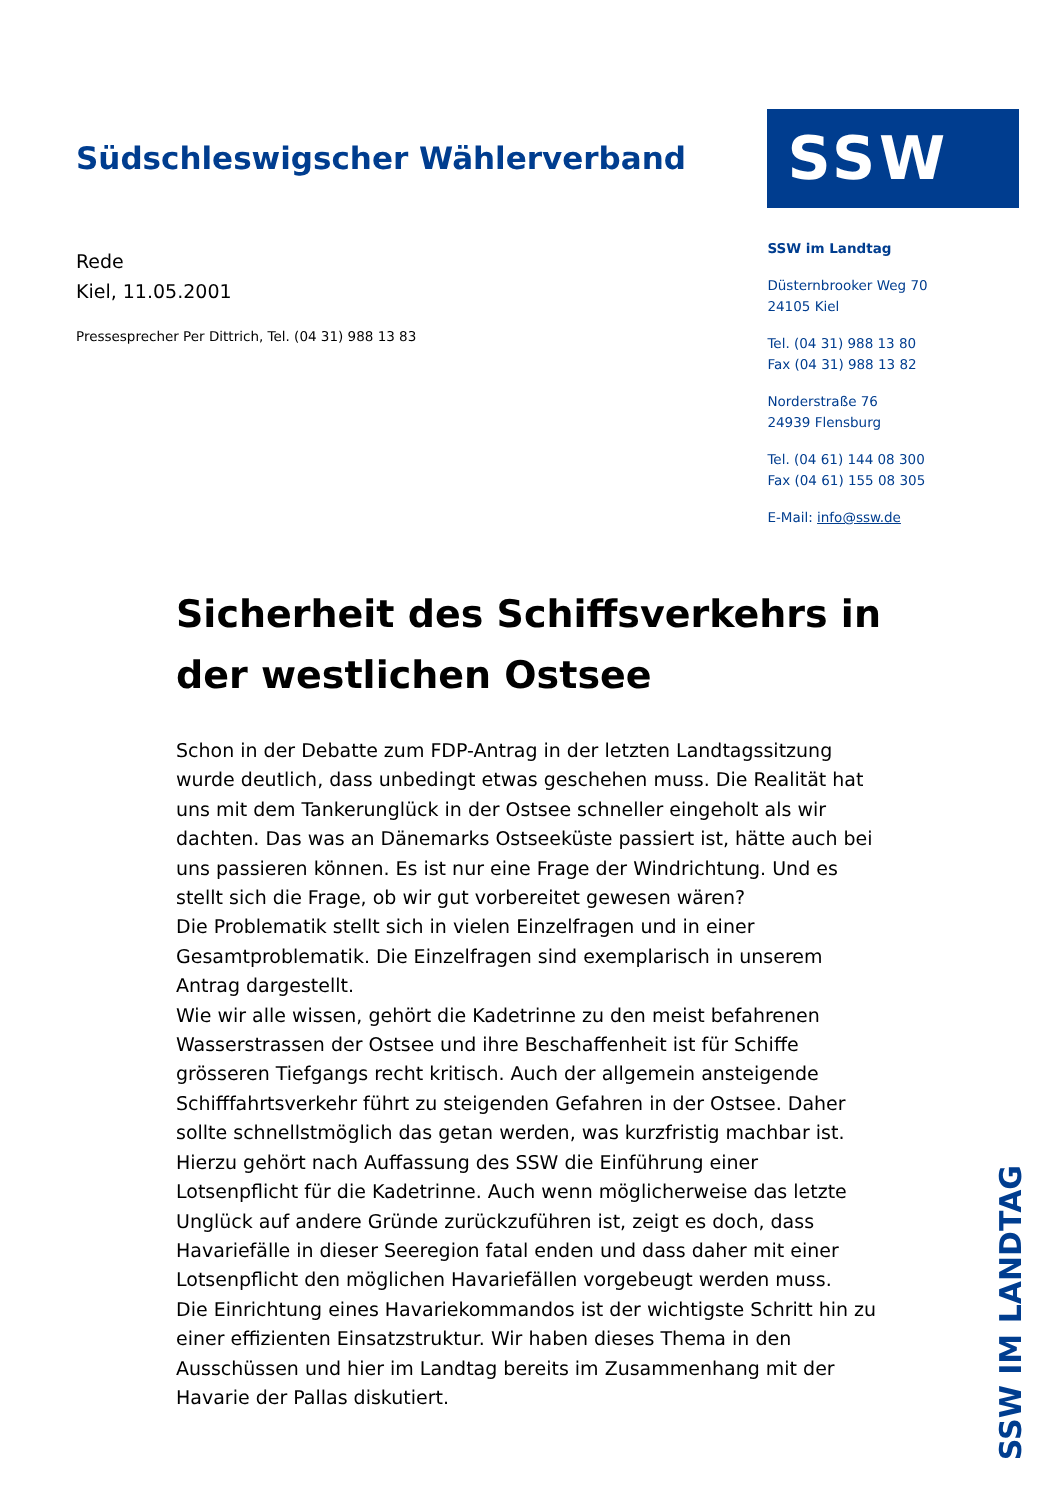Südschleswigscher Wählerverband
Rede
Kiel, 11.05.2001
Pressesprecher Per Dittrich, Tel. (04 31) 988 13 83
SSW
SSW im Landtag
Düsternbrooker Weg 70
24105 Kiel
Tel. (04 31) 988 13 80
Fax (04 31) 988 13 82
Norderstraße 76
24939 Flensburg
Tel. (04 61) 144 08 300
Fax (04 61) 155 08 305
E-Mail: info@ssw.de
Sicherheit des Schiffsverkehrs in der westlichen Ostsee
Schon in der Debatte zum FDP-Antrag in der letzten Landtagssitzung wurde deutlich, dass unbedingt etwas geschehen muss. Die Realität hat uns mit dem Tankerunglück in der Ostsee schneller eingeholt als wir dachten. Das was an Dänemarks Ostseeküste passiert ist, hätte auch bei uns passieren können. Es ist nur eine Frage der Windrichtung. Und es stellt sich die Frage, ob wir gut vorbereitet gewesen wären?
Die Problematik stellt sich in vielen Einzelfragen und in einer Gesamtproblematik. Die Einzelfragen sind exemplarisch in unserem Antrag dargestellt.
Wie wir alle wissen, gehört die Kadetrinne zu den meist befahrenen Wasserstrassen der Ostsee und ihre Beschaffenheit ist für Schiffe grösseren Tiefgangs recht kritisch. Auch der allgemein ansteigende Schifffahrtsverkehr führt zu steigenden Gefahren in der Ostsee. Daher sollte schnellstmöglich das getan werden, was kurzfristig machbar ist. Hierzu gehört nach Auffassung des SSW die Einführung einer Lotsenpflicht für die Kadetrinne. Auch wenn möglicherweise das letzte Unglück auf andere Gründe zurückzuführen ist, zeigt es doch, dass Havariefälle in dieser Seeregion fatal enden und dass daher mit einer Lotsenpflicht den möglichen Havariefällen vorgebeugt werden muss.
Die Einrichtung eines Havariekommandos ist der wichtigste Schritt hin zu einer effizienten Einsatzstruktur. Wir haben dieses Thema in den Ausschüssen und hier im Landtag bereits im Zusammenhang mit der Havarie der Pallas diskutiert.
SSW IM LANDTAG